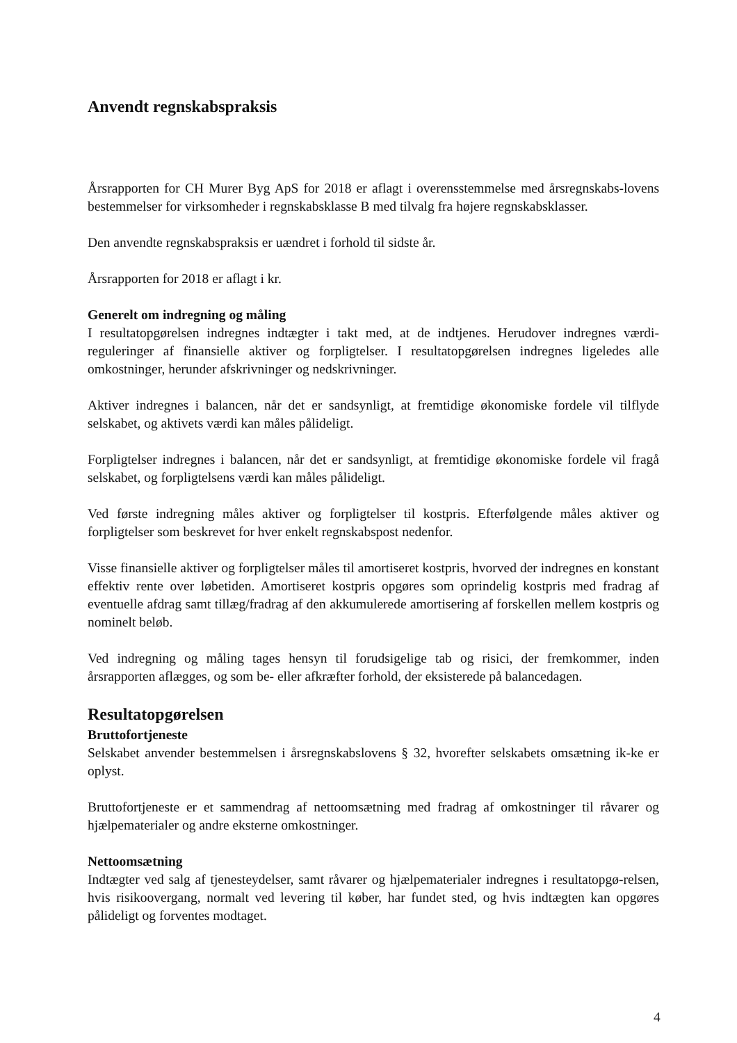Anvendt regnskabspraksis
Årsrapporten for CH Murer Byg ApS for 2018 er aflagt i overensstemmelse med årsregnskabs-lovens bestemmelser for virksomheder i regnskabsklasse B med tilvalg fra højere regnskabsklasser.
Den anvendte regnskabspraksis er uændret i forhold til sidste år.
Årsrapporten for 2018 er aflagt i kr.
Generelt om indregning og måling
I resultatopgørelsen indregnes indtægter i takt med, at de indtjenes. Herudover indregnes værdi-reguleringer af finansielle aktiver og forpligtelser. I resultatopgørelsen indregnes ligeledes alle omkostninger, herunder afskrivninger og nedskrivninger.
Aktiver indregnes i balancen, når det er sandsynligt, at fremtidige økonomiske fordele vil tilflyde selskabet, og aktivets værdi kan måles pålideligt.
Forpligtelser indregnes i balancen, når det er sandsynligt, at fremtidige økonomiske fordele vil fragå selskabet, og forpligtelsens værdi kan måles pålideligt.
Ved første indregning måles aktiver og forpligtelser til kostpris. Efterfølgende måles aktiver og forpligtelser som beskrevet for hver enkelt regnskabspost nedenfor.
Visse finansielle aktiver og forpligtelser måles til amortiseret kostpris, hvorved der indregnes en konstant effektiv rente over løbetiden. Amortiseret kostpris opgøres som oprindelig kostpris med fradrag af eventuelle afdrag samt tillæg/fradrag af den akkumulerede amortisering af forskellen mellem kostpris og nominelt beløb.
Ved indregning og måling tages hensyn til forudsigelige tab og risici, der fremkommer, inden årsrapporten aflægges, og som be- eller afkræfter forhold, der eksisterede på balancedagen.
Resultatopgørelsen
Bruttofortjeneste
Selskabet anvender bestemmelsen i årsregnskabslovens § 32, hvorefter selskabets omsætning ik-ke er oplyst.
Bruttofortjeneste er et sammendrag af nettoomsætning med fradrag af omkostninger til råvarer og hjælpematerialer og andre eksterne omkostninger.
Nettoomsætning
Indtægter ved salg af tjenesteydelser, samt råvarer og hjælpematerialer indregnes i resultatopgø-relsen, hvis risikoovergang, normalt ved levering til køber, har fundet sted, og hvis indtægten kan opgøres pålideligt og forventes modtaget.
4